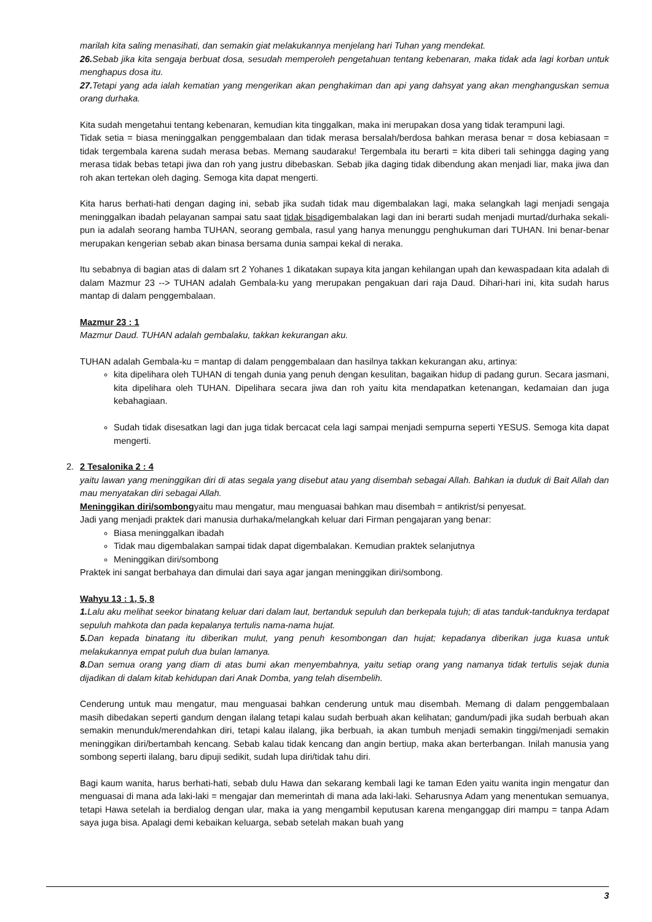marilah kita saling menasihati, dan semakin giat melakukannya menjelang hari Tuhan yang mendekat.
26. Sebab jika kita sengaja berbuat dosa, sesudah memperoleh pengetahuan tentang kebenaran, maka tidak ada lagi korban untuk menghapus dosa itu.
27. Tetapi yang ada ialah kematian yang mengerikan akan penghakiman dan api yang dahsyat yang akan menghanguskan semua orang durhaka.
Kita sudah mengetahui tentang kebenaran, kemudian kita tinggalkan, maka ini merupakan dosa yang tidak terampuni lagi.
Tidak setia = biasa meninggalkan penggembalaan dan tidak merasa bersalah/berdosa bahkan merasa benar = dosa kebiasaan = tidak tergembala karena sudah merasa bebas. Memang saudaraku! Tergembala itu berarti = kita diberi tali sehingga daging yang merasa tidak bebas tetapi jiwa dan roh yang justru dibebaskan. Sebab jika daging tidak dibendung akan menjadi liar, maka jiwa dan roh akan tertekan oleh daging. Semoga kita dapat mengerti.
Kita harus berhati-hati dengan daging ini, sebab jika sudah tidak mau digembalakan lagi, maka selangkah lagi menjadi sengaja meninggalkan ibadah pelayanan sampai satu saat tidak bisadigembalakan lagi dan ini berarti sudah menjadi murtad/durhaka sekali-pun ia adalah seorang hamba TUHAN, seorang gembala, rasul yang hanya menunggu penghukuman dari TUHAN. Ini benar-benar merupakan kengerian sebab akan binasa bersama dunia sampai kekal di neraka.
Itu sebabnya di bagian atas di dalam srt 2 Yohanes 1 dikatakan supaya kita jangan kehilangan upah dan kewaspadaan kita adalah di dalam Mazmur 23 --> TUHAN adalah Gembala-ku yang merupakan pengakuan dari raja Daud. Dihari-hari ini, kita sudah harus mantap di dalam penggembalaan.
Mazmur 23 : 1
Mazmur Daud. TUHAN adalah gembalaku, takkan kekurangan aku.
TUHAN adalah Gembala-ku = mantap di dalam penggembalaan dan hasilnya takkan kekurangan aku, artinya:
kita dipelihara oleh TUHAN di tengah dunia yang penuh dengan kesulitan, bagaikan hidup di padang gurun. Secara jasmani, kita dipelihara oleh TUHAN. Dipelihara secara jiwa dan roh yaitu kita mendapatkan ketenangan, kedamaian dan juga kebahagiaan.
Sudah tidak disesatkan lagi dan juga tidak bercacat cela lagi sampai menjadi sempurna seperti YESUS. Semoga kita dapat mengerti.
2. 2 Tesalonika 2 : 4
yaitu lawan yang meninggikan diri di atas segala yang disebut atau yang disembah sebagai Allah. Bahkan ia duduk di Bait Allah dan mau menyatakan diri sebagai Allah.
Meninggikan diri/sombongyaitu mau mengatur, mau menguasai bahkan mau disembah = antikrist/si penyesat.
Jadi yang menjadi praktek dari manusia durhaka/melangkah keluar dari Firman pengajaran yang benar:
Biasa meninggalkan ibadah
Tidak mau digembalakan sampai tidak dapat digembalakan. Kemudian praktek selanjutnya
Meninggikan diri/sombong
Praktek ini sangat berbahaya dan dimulai dari saya agar jangan meninggikan diri/sombong.
Wahyu 13 : 1, 5, 8
1. Lalu aku melihat seekor binatang keluar dari dalam laut, bertanduk sepuluh dan berkepala tujuh; di atas tanduk-tanduknya terdapat sepuluh mahkota dan pada kepalanya tertulis nama-nama hujat.
5. Dan kepada binatang itu diberikan mulut, yang penuh kesombongan dan hujat; kepadanya diberikan juga kuasa untuk melakukannya empat puluh dua bulan lamanya.
8. Dan semua orang yang diam di atas bumi akan menyembahnya, yaitu setiap orang yang namanya tidak tertulis sejak dunia dijadikan di dalam kitab kehidupan dari Anak Domba, yang telah disembelih.
Cenderung untuk mau mengatur, mau menguasai bahkan cenderung untuk mau disembah. Memang di dalam penggembalaan masih dibedakan seperti gandum dengan ilalang tetapi kalau sudah berbuah akan kelihatan; gandum/padi jika sudah berbuah akan semakin menunduk/merendahkan diri, tetapi kalau ilalang, jika berbuah, ia akan tumbuh menjadi semakin tinggi/menjadi semakin meninggikan diri/bertambah kencang. Sebab kalau tidak kencang dan angin bertiup, maka akan berterbangan. Inilah manusia yang sombong seperti ilalang, baru dipuji sedikit, sudah lupa diri/tidak tahu diri.
Bagi kaum wanita, harus berhati-hati, sebab dulu Hawa dan sekarang kembali lagi ke taman Eden yaitu wanita ingin mengatur dan menguasai di mana ada laki-laki = mengajar dan memerintah di mana ada laki-laki. Seharusnya Adam yang menentukan semuanya, tetapi Hawa setelah ia berdialog dengan ular, maka ia yang mengambil keputusan karena menganggap diri mampu = tanpa Adam saya juga bisa. Apalagi demi kebaikan keluarga, sebab setelah makan buah yang
3